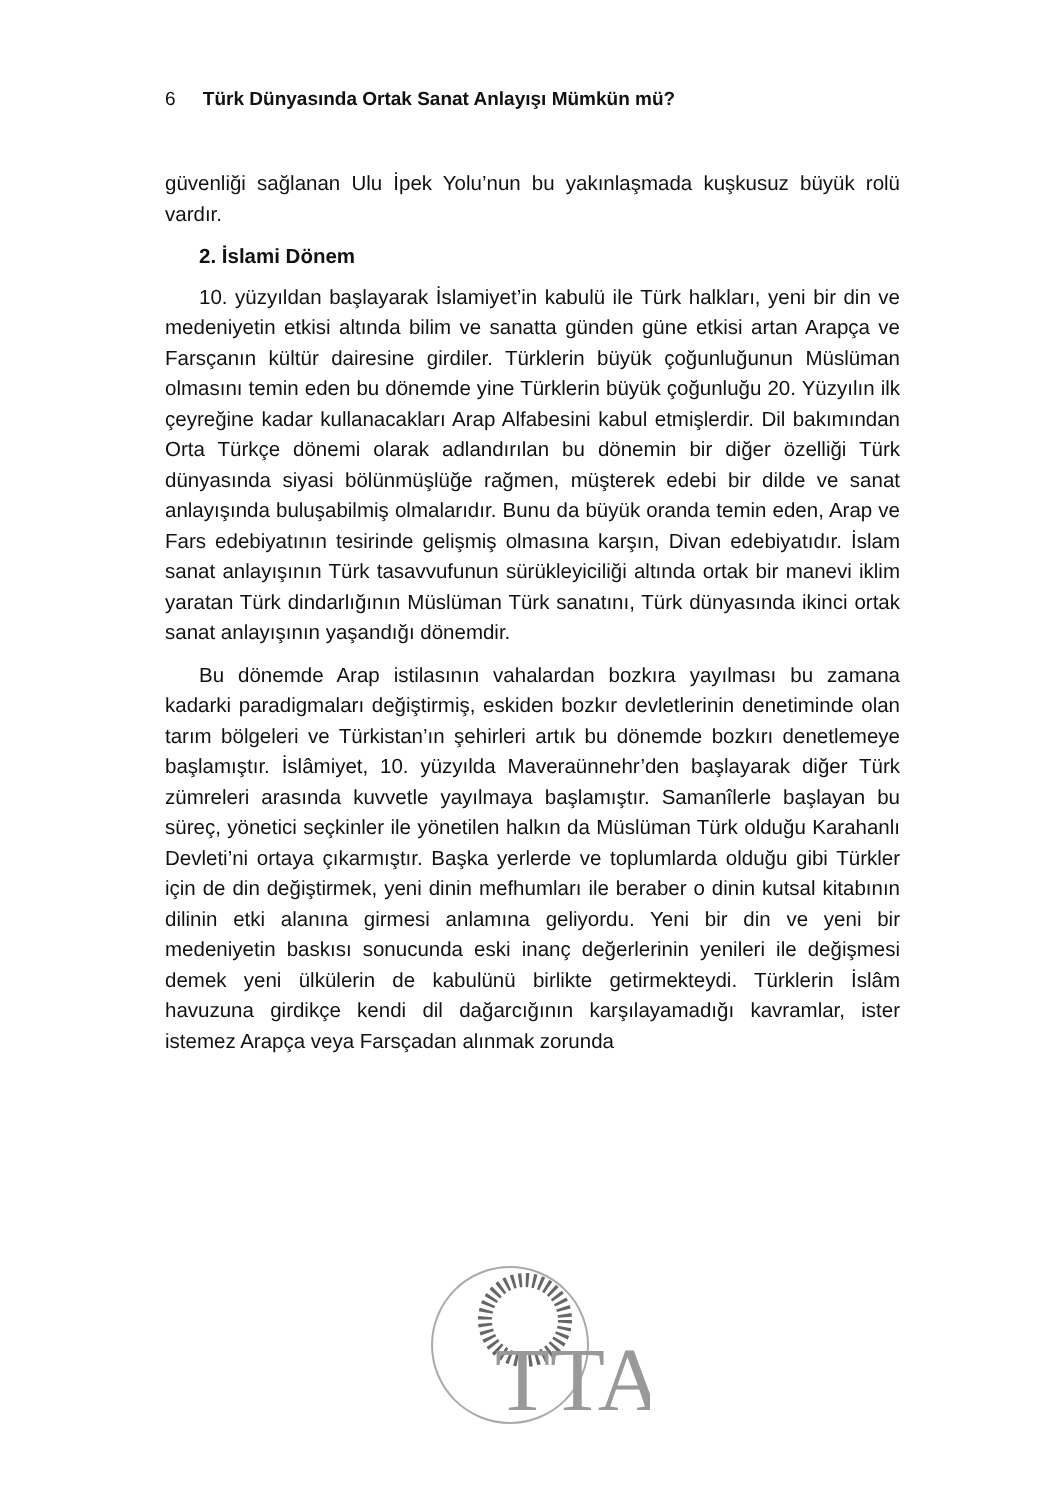6 Türk Dünyasında Ortak Sanat Anlayışı Mümkün mü?
güvenliği sağlanan Ulu İpek Yolu’nun bu yakınlaşmada kuşkusuz büyük rolü vardır.
2. İslami Dönem
10. yüzyıldan başlayarak İslamiyet’in kabulü ile Türk halkları, yeni bir din ve medeniyetin etkisi altında bilim ve sanatta günden güne etkisi artan Arapça ve Farsçanın kültür dairesine girdiler. Türklerin büyük çoğunluğunun Müslüman olmasını temin eden bu dönemde yine Türklerin büyük çoğunluğu 20. Yüzyılın ilk çeyreğine kadar kullanacakları Arap Alfabesini kabul etmişlerdir. Dil bakımından Orta Türkçe dönemi olarak adlandırılan bu dönemin bir diğer özelliği Türk dünyasında siyasi bölünmüşlüğe rağmen, müşterek edebi bir dilde ve sanat anlayışında buluşabilmiş olmalarıdır. Bunu da büyük oranda temin eden, Arap ve Fars edebiyatının tesirinde gelişmiş olmasına karşın, Divan edebiyatıdır. İslam sanat anlayışının Türk tasavvufunun sürükleyiciliği altında ortak bir manevi iklim yaratan Türk dindarlığının Müslüman Türk sanatını, Türk dünyasında ikinci ortak sanat anlayışının yaşandığı dönemdir.
Bu dönemde Arap istilasının vahalardan bozkıra yayılması bu zamana kadarki paradigmaları değiştirmiş, eskiden bozkır devletlerinin denetiminde olan tarım bölgeleri ve Türkistan’ın şehirleri artık bu dönemde bozkırı denetlemeye başlamıştır. İslâmiyet, 10. yüzyılda Maveraünnehr’den başlayarak diğer Türk zümreleri arasında kuvvetle yayılmaya başlamıştır. Samanîlerle başlayan bu süreç, yönetici seçkinler ile yönetilen halkın da Müslüman Türk olduğu Karahanlı Devleti’ni ortaya çıkarmıştır. Başka yerlerde ve toplumlarda olduğu gibi Türkler için de din değiştirmek, yeni dinin mefhumları ile beraber o dinin kutsal kitabının dilinin etki alanına girmesi anlamına geliyordu. Yeni bir din ve yeni bir medeniyetin baskısı sonucunda eski inanç değerlerinin yenileri ile değişmesi demek yeni ülkülerin de kabulünü birlikte getirmekteydi. Türklerin İslâm havuzuna girdikçe kendi dil dağarcığının karşılayamadığı kavramlar, ister istemez Arapça veya Farsçadan alınmak zorunda
TTA